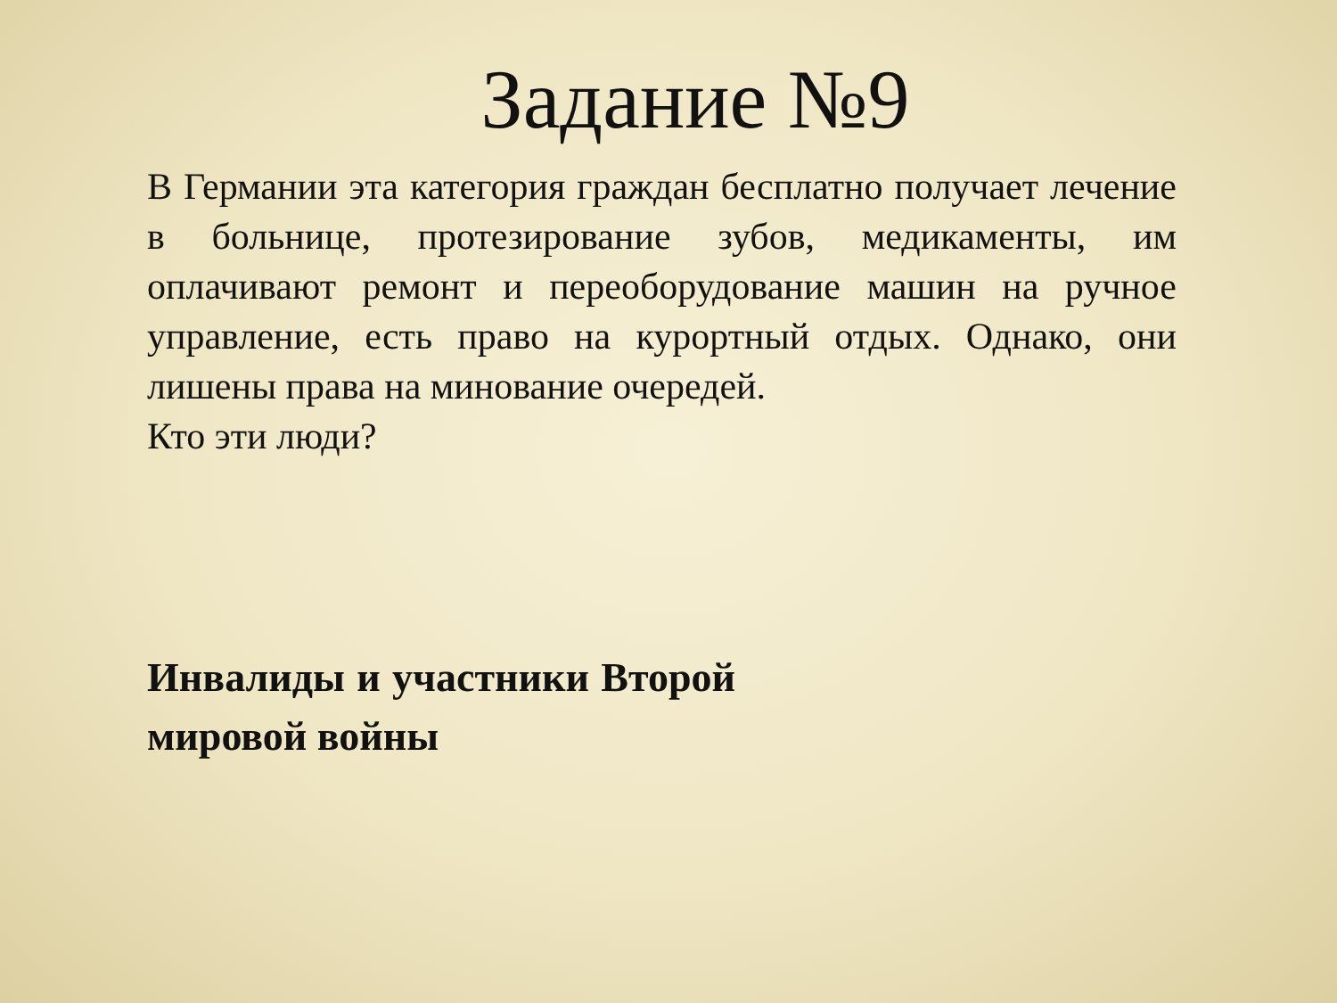Задание №9
В Германии эта категория граждан бесплатно получает лечение в больнице, протезирование зубов, медикаменты, им оплачивают ремонт и переоборудование машин на ручное управление, есть право на курортный отдых. Однако, они лишены права на минование очередей.
Кто эти люди?
Инвалиды и участники Второй мировой войны